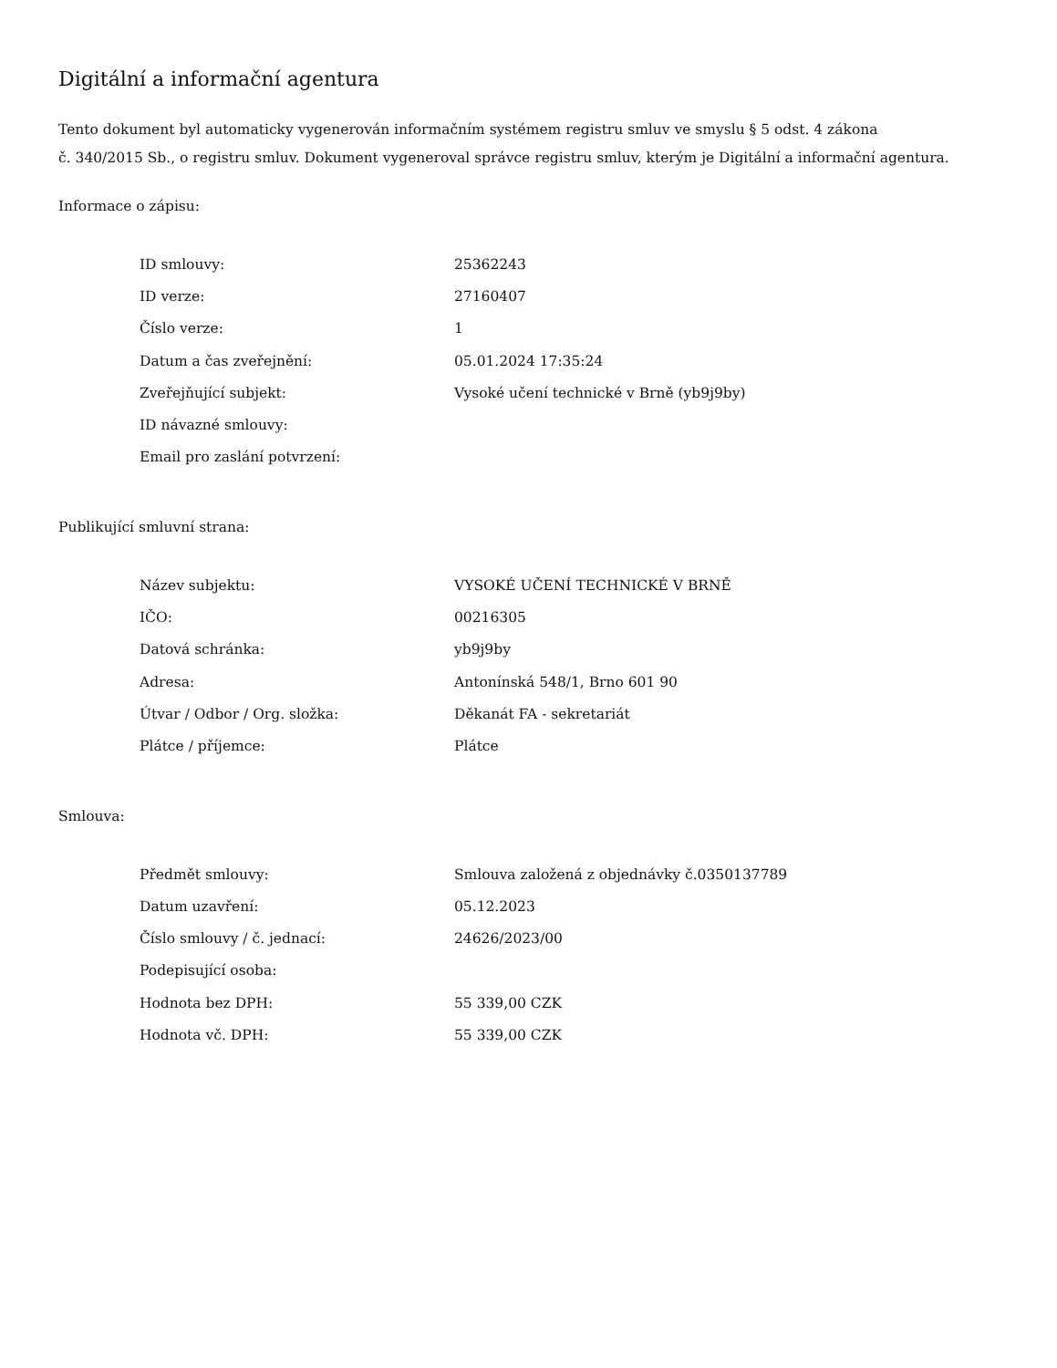Digitální a informační agentura
Tento dokument byl automaticky vygenerován informačním systémem registru smluv ve smyslu § 5 odst. 4 zákona
č. 340/2015 Sb., o registru smluv. Dokument vygeneroval správce registru smluv, kterým je Digitální a informační agentura.
Informace o zápisu:
| ID smlouvy: | 25362243 |
| ID verze: | 27160407 |
| Číslo verze: | 1 |
| Datum a čas zveřejnění: | 05.01.2024 17:35:24 |
| Zveřejňující subjekt: | Vysoké učení technické v Brně (yb9j9by) |
| ID návazné smlouvy: | |
| Email pro zaslání potvrzení: | |
Publikující smluvní strana:
| Název subjektu: | VYSOKÉ UČENÍ TECHNICKÉ V BRNĚ |
| IČO: | 00216305 |
| Datová schránka: | yb9j9by |
| Adresa: | Antonínská 548/1, Brno 601 90 |
| Útvar / Odbor / Org. složka: | Děkanát FA - sekretariát |
| Plátce / příjemce: | Plátce |
Smlouva:
| Předmět smlouvy: | Smlouva založená z objednávky č.0350137789 |
| Datum uzavření: | 05.12.2023 |
| Číslo smlouvy / č. jednací: | 24626/2023/00 |
| Podepisující osoba: | |
| Hodnota bez DPH: | 55 339,00 CZK |
| Hodnota vč. DPH: | 55 339,00 CZK |